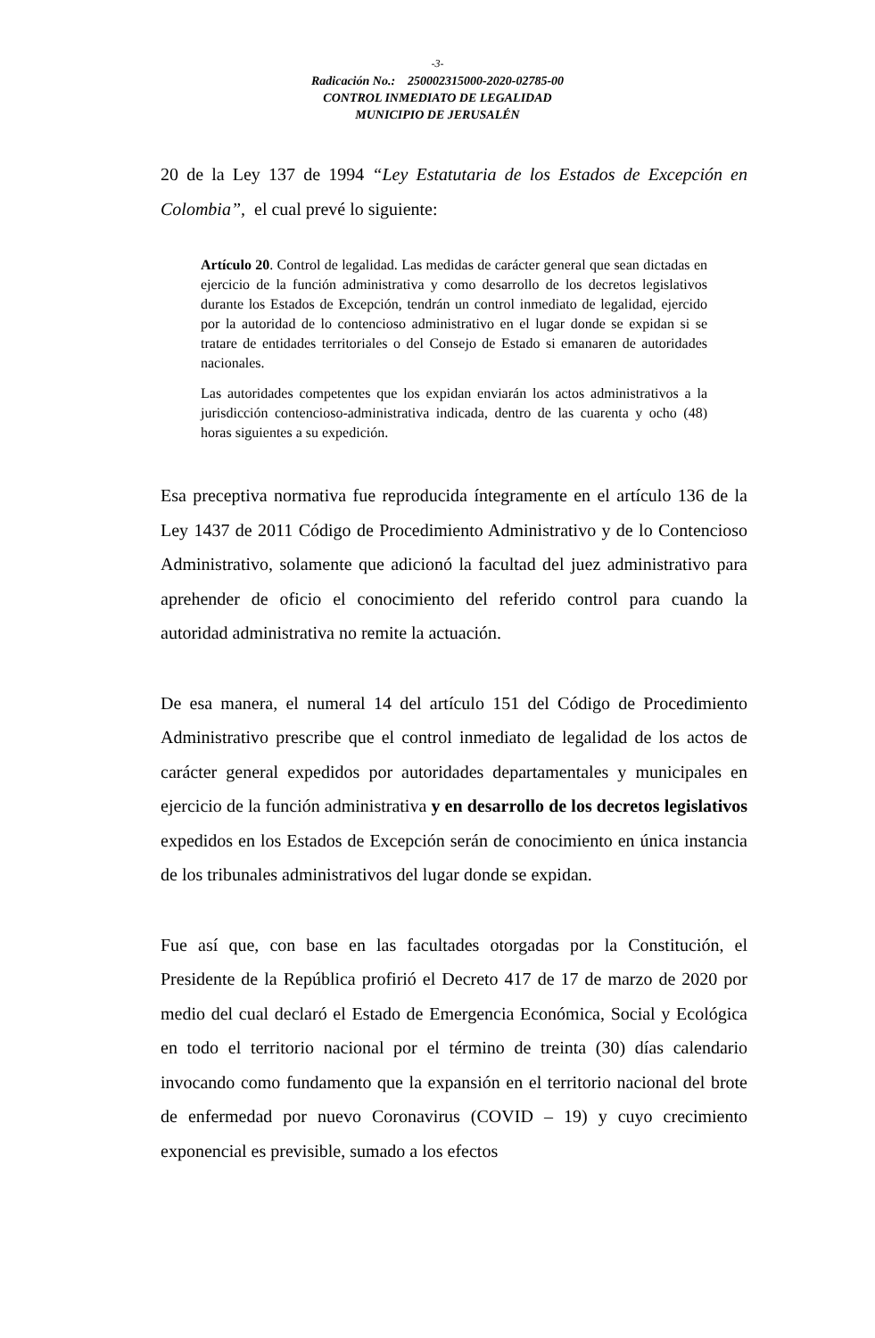-3-
Radicación No.: 250002315000-2020-02785-00
CONTROL INMEDIATO DE LEGALIDAD
MUNICIPIO DE JERUSALÉN
20 de la Ley 137 de 1994 “Ley Estatutaria de los Estados de Excepción en Colombia”, el cual prevé lo siguiente:
Artículo 20. Control de legalidad. Las medidas de carácter general que sean dictadas en ejercicio de la función administrativa y como desarrollo de los decretos legislativos durante los Estados de Excepción, tendrán un control inmediato de legalidad, ejercido por la autoridad de lo contencioso administrativo en el lugar donde se expidan si se tratare de entidades territoriales o del Consejo de Estado si emanaren de autoridades nacionales.
Las autoridades competentes que los expidan enviarán los actos administrativos a la jurisdicción contencioso-administrativa indicada, dentro de las cuarenta y ocho (48) horas siguientes a su expedición.
Esa preceptiva normativa fue reproducida íntegramente en el artículo 136 de la Ley 1437 de 2011 Código de Procedimiento Administrativo y de lo Contencioso Administrativo, solamente que adicionó la facultad del juez administrativo para aprehender de oficio el conocimiento del referido control para cuando la autoridad administrativa no remite la actuación.
De esa manera, el numeral 14 del artículo 151 del Código de Procedimiento Administrativo prescribe que el control inmediato de legalidad de los actos de carácter general expedidos por autoridades departamentales y municipales en ejercicio de la función administrativa y en desarrollo de los decretos legislativos expedidos en los Estados de Excepción serán de conocimiento en única instancia de los tribunales administrativos del lugar donde se expidan.
Fue así que, con base en las facultades otorgadas por la Constitución, el Presidente de la República profirió el Decreto 417 de 17 de marzo de 2020 por medio del cual declaró el Estado de Emergencia Económica, Social y Ecológica en todo el territorio nacional por el término de treinta (30) días calendario invocando como fundamento que la expansión en el territorio nacional del brote de enfermedad por nuevo Coronavirus (COVID – 19) y cuyo crecimiento exponencial es previsible, sumado a los efectos